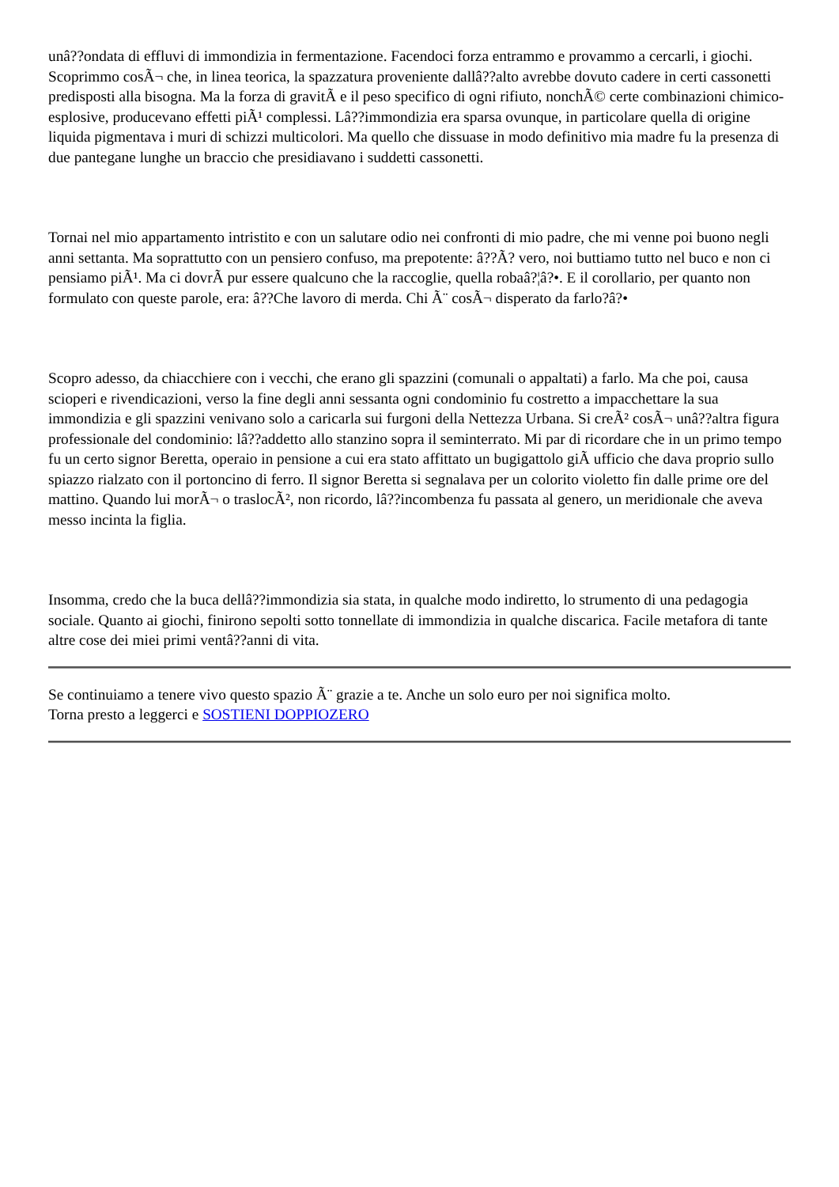unâ??ondata di effluvi di immondizia in fermentazione. Facendoci forza entrammo e provammo a cercarli, i giochi. Scoprimmo cosÃ¬ che, in linea teorica, la spazzatura proveniente dallâ??alto avrebbe dovuto cadere in certi cassonetti predisposti alla bisogna. Ma la forza di gravitÃ e il peso specifico di ogni rifiuto, nonchÃ© certe combinazioni chimico-esplosive, producevano effetti piÃ¹ complessi. Lâ??immondizia era sparsa ovunque, in particolare quella di origine liquida pigmentava i muri di schizzi multicolori. Ma quello che dissuase in modo definitivo mia madre fu la presenza di due pantegane lunghe un braccio che presidiavano i suddetti cassonetti.
Tornai nel mio appartamento intristito e con un salutare odio nei confronti di mio padre, che mi venne poi buono negli anni settanta. Ma soprattutto con un pensiero confuso, ma prepotente: â??Ã? vero, noi buttiamo tutto nel buco e non ci pensiamo piÃ¹. Ma ci dovrÃ pur essere qualcuno che la raccoglie, quella robaâ?¦â?•. E il corollario, per quanto non formulato con queste parole, era: â??Che lavoro di merda. Chi Ã¨ cosÃ¬ disperato da farlo?â?•
Scopro adesso, da chiacchiere con i vecchi, che erano gli spazzini (comunali o appaltati) a farlo. Ma che poi, causa scioperi e rivendicazioni, verso la fine degli anni sessanta ogni condominio fu costretto a impacchettare la sua immondizia e gli spazzini venivano solo a caricarla sui furgoni della Nettezza Urbana. Si creÃ² cosÃ¬ unâ??altra figura professionale del condominio: lâ??addetto allo stanzino sopra il seminterrato. Mi par di ricordare che in un primo tempo fu un certo signor Beretta, operaio in pensione a cui era stato affittato un bugigattolo giÃ ufficio che dava proprio sullo spiazzo rialzato con il portoncino di ferro. Il signor Beretta si segnalava per un colorito violetto fin dalle prime ore del mattino. Quando lui morÃ¬ o traslocÃ², non ricordo, lâ??incombenza fu passata al genero, un meridionale che aveva messo incinta la figlia.
Insomma, credo che la buca dellâ??immondizia sia stata, in qualche modo indiretto, lo strumento di una pedagogia sociale. Quanto ai giochi, finirono sepolti sotto tonnellate di immondizia in qualche discarica. Facile metafora di tante altre cose dei miei primi ventâ??anni di vita.
Se continuiamo a tenere vivo questo spazio Ã¨ grazie a te. Anche un solo euro per noi significa molto.
Torna presto a leggerci e SOSTIENI DOPPIOZERO